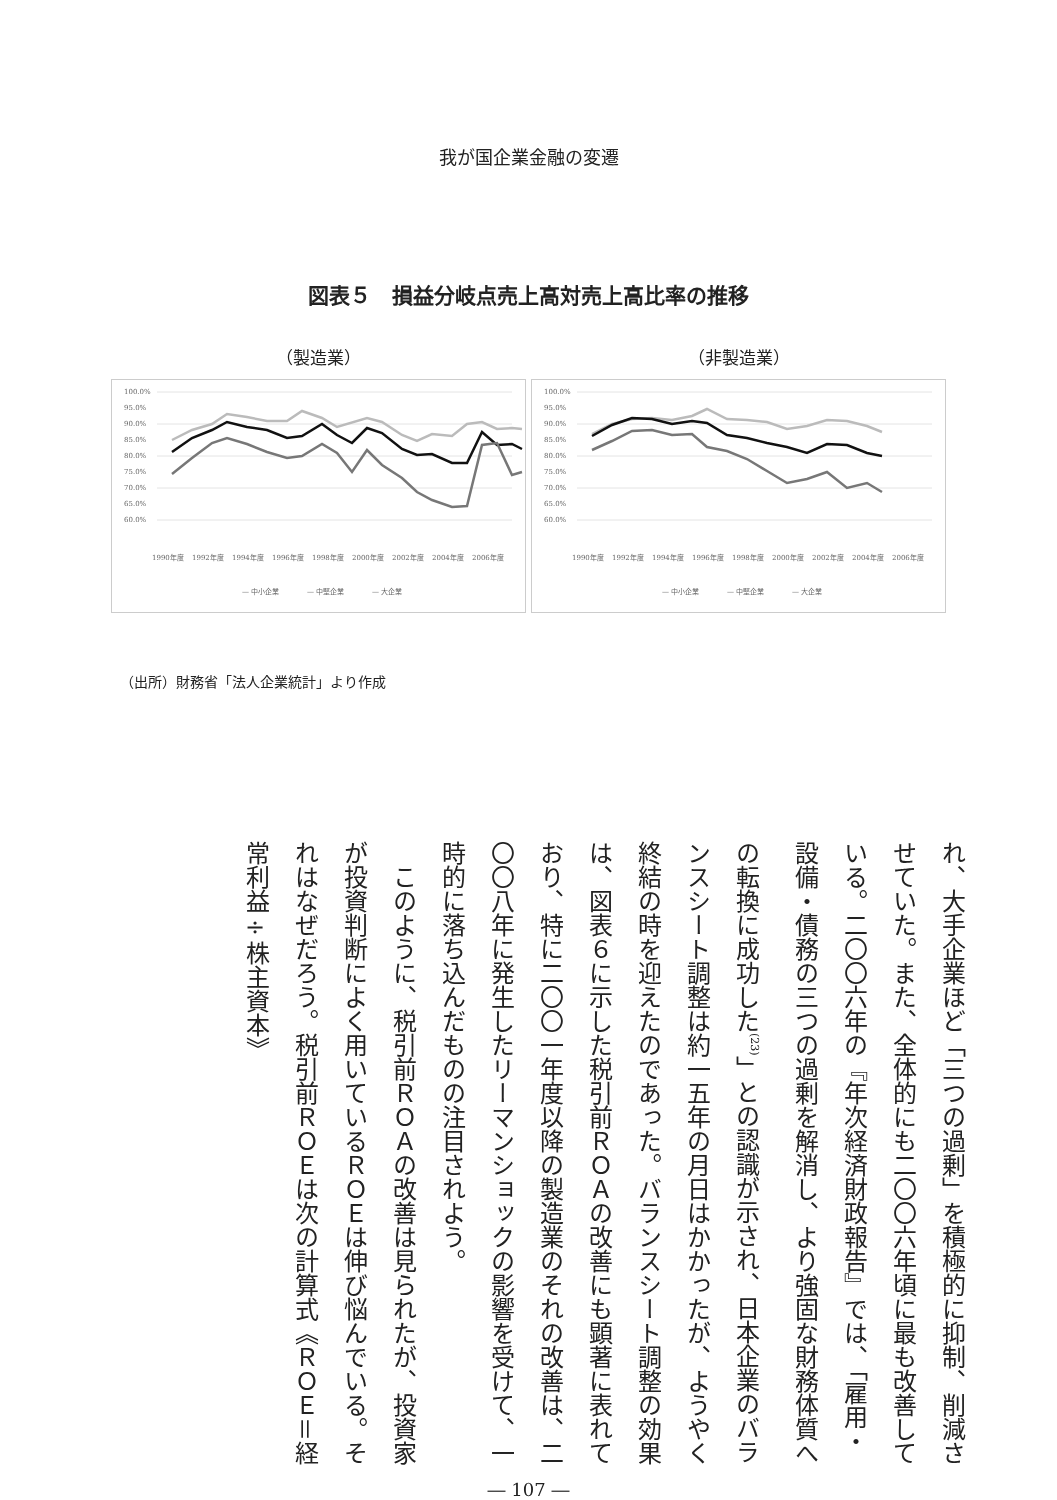我が国企業金融の変遷
図表５　損益分岐点売上高対売上高比率の推移
（製造業）
100.0%
95.0%
90.0%
85.0%
80.0%
75.0%
70.0%
65.0%
60.0%
1990年度
1992年度
1994年度
1996年度
1998年度
2000年度
2002年度
2004年度
2006年度
— 中小企業
— 中堅企業
— 大企業
（非製造業）
100.0%
95.0%
90.0%
85.0%
80.0%
75.0%
70.0%
65.0%
60.0%
1990年度
1992年度
1994年度
1996年度
1998年度
2000年度
2002年度
2004年度
2006年度
— 中小企業
— 中堅企業
— 大企業
（出所）財務省「法人企業統計」より作成
れ、大手企業ほど「三つの過剰」を積極的に抑制、削減させていた。また、全体的にも二〇〇六年頃に最も改善している。二〇〇六年の『年次経済財政報告』では、「雇用・設備・債務の三つの過剰を解消し、より強固な財務体質への転換に成功した<sup>(23)</sup>」との認識が示され、日本企業のバランスシート調整は約一五年の月日はかかったが、ようやく終結の時を迎えたのであった。バランスシート調整の効果は、図表６に示した税引前ＲＯＡの改善にも顕著に表れており、特に二〇〇一年度以降の製造業のそれの改善は、二〇〇八年に発生したリーマンショックの影響を受けて、一時的に落ち込んだものの注目されよう。
　このように、税引前ＲＯＡの改善は見られたが、投資家が投資判断によく用いているＲＯＥは伸び悩んでいる。それはなぜだろう。税引前ＲＯＥは次の計算式《ＲＯＥ＝経常利益÷株主資本》
― 107 ―